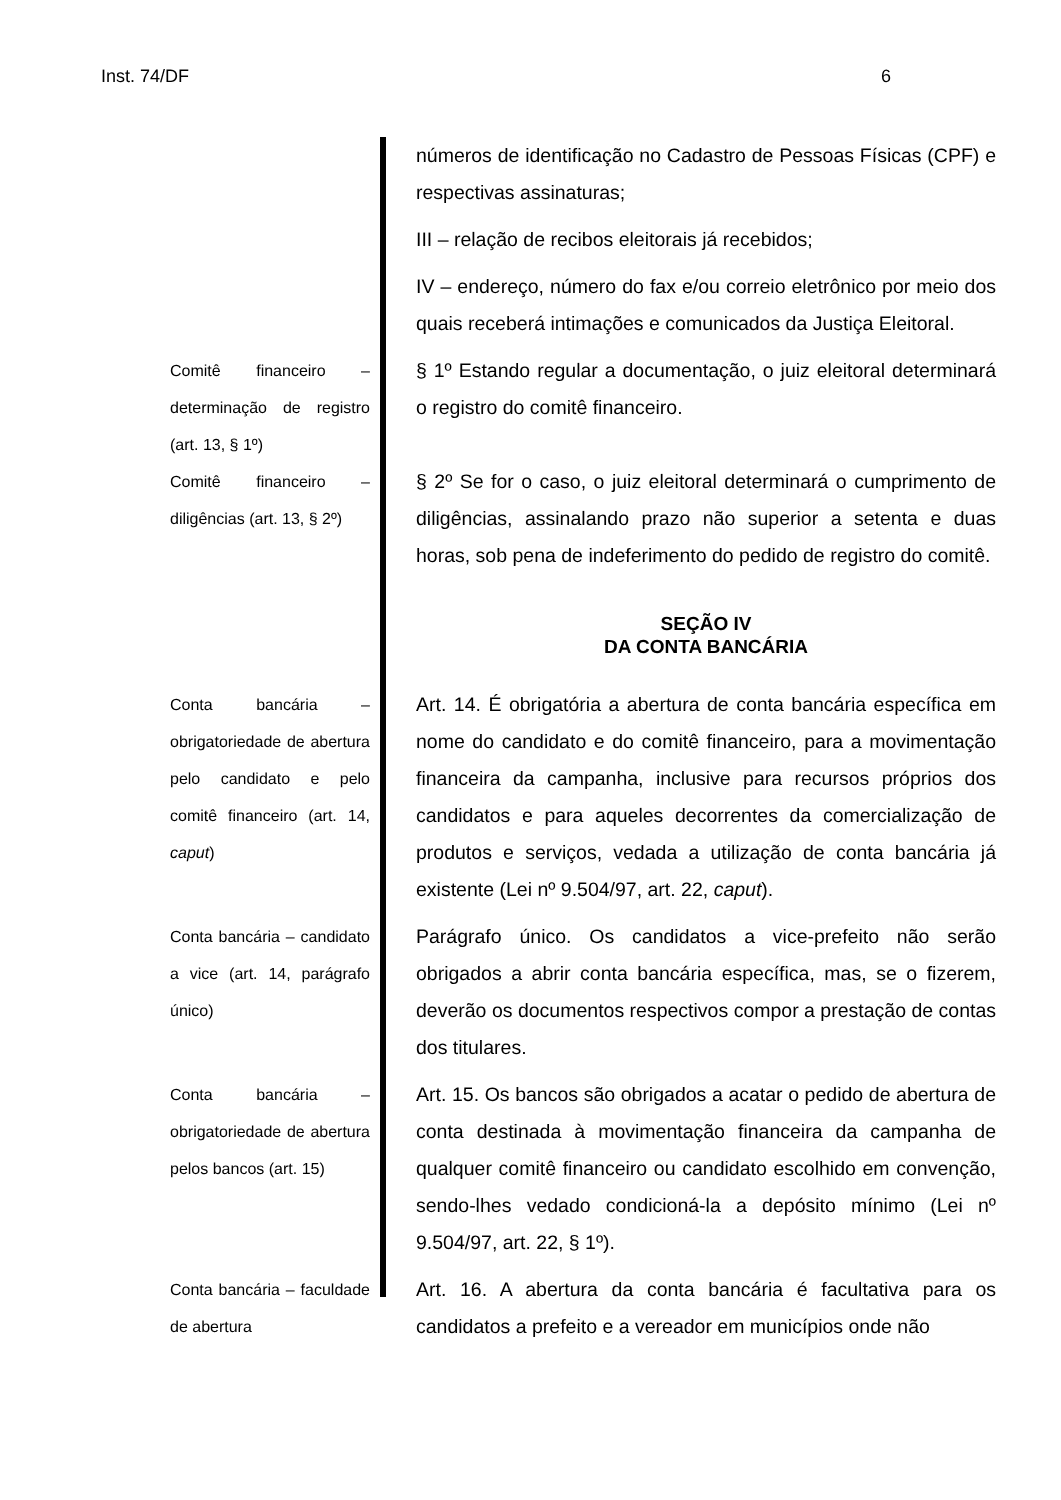Inst. 74/DF 6
números de identificação no Cadastro de Pessoas Físicas (CPF) e respectivas assinaturas;
III – relação de recibos eleitorais já recebidos;
IV – endereço, número do fax e/ou correio eletrônico por meio dos quais receberá intimações e comunicados da Justiça Eleitoral.
Comitê financeiro – determinação de registro (art. 13, § 1º)
§ 1º Estando regular a documentação, o juiz eleitoral determinará o registro do comitê financeiro.
Comitê financeiro – diligências (art. 13, § 2º)
§ 2º Se for o caso, o juiz eleitoral determinará o cumprimento de diligências, assinalando prazo não superior a setenta e duas horas, sob pena de indeferimento do pedido de registro do comitê.
SEÇÃO IV
DA CONTA BANCÁRIA
Conta bancária – obrigatoriedade de abertura pelo candidato e pelo comitê financeiro (art. 14, caput)
Art. 14. É obrigatória a abertura de conta bancária específica em nome do candidato e do comitê financeiro, para a movimentação financeira da campanha, inclusive para recursos próprios dos candidatos e para aqueles decorrentes da comercialização de produtos e serviços, vedada a utilização de conta bancária já existente (Lei nº 9.504/97, art. 22, caput).
Conta bancária – candidato a vice (art. 14, parágrafo único)
Parágrafo único. Os candidatos a vice-prefeito não serão obrigados a abrir conta bancária específica, mas, se o fizerem, deverão os documentos respectivos compor a prestação de contas dos titulares.
Conta bancária – obrigatoriedade de abertura pelos bancos (art. 15)
Art. 15. Os bancos são obrigados a acatar o pedido de abertura de conta destinada à movimentação financeira da campanha de qualquer comitê financeiro ou candidato escolhido em convenção, sendo-lhes vedado condicioná-la a depósito mínimo (Lei nº 9.504/97, art. 22, § 1º).
Conta bancária – faculdade de abertura
Art. 16. A abertura da conta bancária é facultativa para os candidatos a prefeito e a vereador em municípios onde não